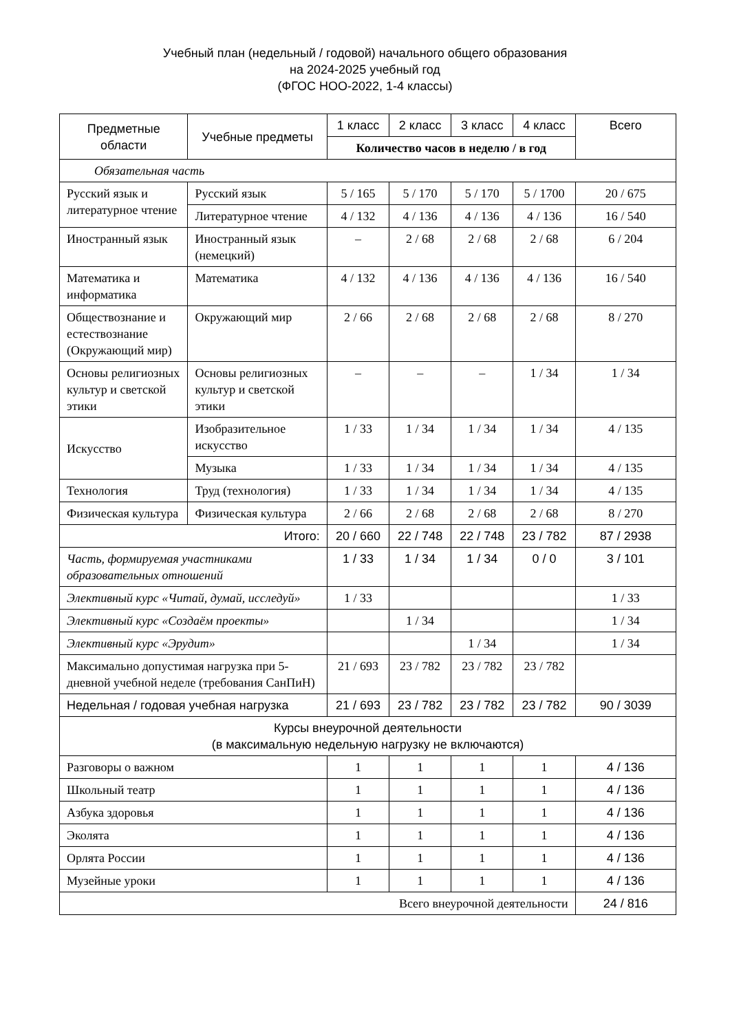Учебный план (недельный / годовой) начального общего образования
на 2024-2025 учебный год
(ФГОС НОО-2022, 1-4 классы)
| Предметные области | Учебные предметы | 1 класс | 2 класс | 3 класс | 4 класс | Всего |
| --- | --- | --- | --- | --- | --- | --- |
| | | Количество часов в неделю / в год | | | | |
| Обязательная часть | | | | | | |
| Русский язык и литературное чтение | Русский язык | 5 / 165 | 5 / 170 | 5 / 170 | 5 / 1700 | 20 / 675 |
| | Литературное чтение | 4 / 132 | 4 / 136 | 4 / 136 | 4 / 136 | 16 / 540 |
| Иностранный язык | Иностранный язык (немецкий) | – | 2 / 68 | 2 / 68 | 2 / 68 | 6 / 204 |
| Математика и информатика | Математика | 4 / 132 | 4 / 136 | 4 / 136 | 4 / 136 | 16 / 540 |
| Обществознание и естествознание (Окружающий мир) | Окружающий мир | 2 / 66 | 2 / 68 | 2 / 68 | 2 / 68 | 8 / 270 |
| Основы религиозных культур и светской этики | Основы религиозных культур и светской этики | – | – | – | 1 / 34 | 1 / 34 |
| Искусство | Изобразительное искусство | 1 / 33 | 1 / 34 | 1 / 34 | 1 / 34 | 4 / 135 |
| | Музыка | 1 / 33 | 1 / 34 | 1 / 34 | 1 / 34 | 4 / 135 |
| Технология | Труд (технология) | 1 / 33 | 1 / 34 | 1 / 34 | 1 / 34 | 4 / 135 |
| Физическая культура | Физическая культура | 2 / 66 | 2 / 68 | 2 / 68 | 2 / 68 | 8 / 270 |
| Итого: | | 20 / 660 | 22 / 748 | 22 / 748 | 23 / 782 | 87 / 2938 |
| Часть, формируемая участниками образовательных отношений | | 1 / 33 | 1 / 34 | 1 / 34 | 0 / 0 | 3 / 101 |
| Элективный курс «Читай, думай, исследуй» | | 1 / 33 | | | | 1 / 33 |
| Элективный курс «Создаём проекты» | | | 1 / 34 | | | 1 / 34 |
| Элективный курс «Эрудит» | | | | 1 / 34 | | 1 / 34 |
| Максимально допустимая нагрузка при 5-дневной учебной неделе (требования СанПиН) | | 21 / 693 | 23 / 782 | 23 / 782 | 23 / 782 | |
| Недельная / годовая учебная нагрузка | | 21 / 693 | 23 / 782 | 23 / 782 | 23 / 782 | 90 / 3039 |
| Курсы внеурочной деятельности (в максимальную недельную нагрузку не включаются) | | | | | | |
| Разговоры о важном | | 1 | 1 | 1 | 1 | 4 / 136 |
| Школьный театр | | 1 | 1 | 1 | 1 | 4 / 136 |
| Азбука здоровья | | 1 | 1 | 1 | 1 | 4 / 136 |
| Эколята | | 1 | 1 | 1 | 1 | 4 / 136 |
| Орлята России | | 1 | 1 | 1 | 1 | 4 / 136 |
| Музейные уроки | | 1 | 1 | 1 | 1 | 4 / 136 |
| Всего внеурочной деятельности | | | | | | 24 / 816 |